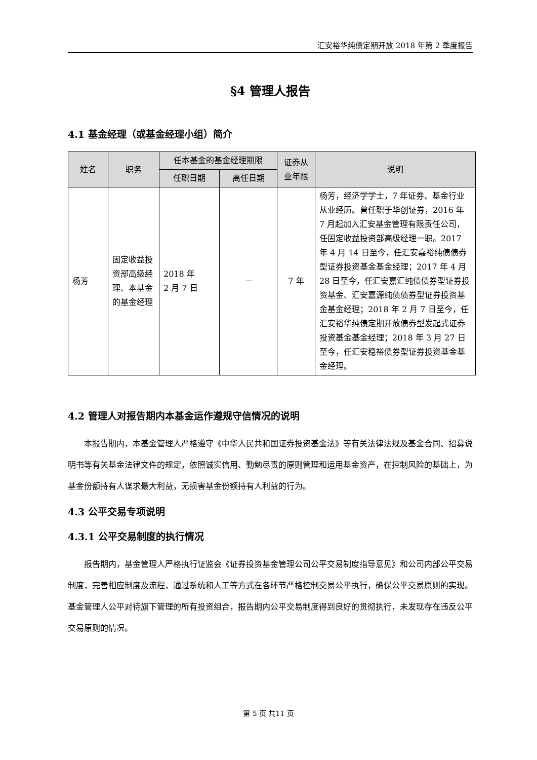汇安裕华纯债定期开放 2018 年第 2 季度报告
§4 管理人报告
4.1 基金经理（或基金经理小组）简介
| 姓名 | 职务 | 任本基金的基金经理期限 | | 证券从业年限 | 说明 |
| --- | --- | --- | --- | --- | --- |
| | | 任职日期 | 离任日期 | | |
| 杨芳 | 固定收益投资部高级经理、本基金的基金经理 | 2018 年 2 月 7 日 | － | 7 年 | 杨芳，经济学学士，7 年证券、基金行业从业经历。曾任职于华创证券，2016 年 7 月起加入汇安基金管理有限责任公司，任固定收益投资部高级经理一职。2017 年 4 月 14 日至今，任汇安嘉裕纯债债券型证券投资基金基金经理；2017 年 4 月 28 日至今，任汇安嘉汇纯债债券型证券投资基金、汇安嘉源纯债债券型证券投资基金基金经理；2018 年 2 月 7 日至今，任汇安裕华纯债定期开放债券型发起式证券投资基金基金经理；2018 年 3 月 27 日至今，任汇安稳裕债券型证券投资基金基金经理。 |
4.2 管理人对报告期内本基金运作遵规守信情况的说明
本报告期内，本基金管理人严格遵守《中华人民共和国证券投资基金法》等有关法律法规及基金合同、招募说明书等有关基金法律文件的规定，依照诚实信用、勤勉尽责的原则管理和运用基金资产，在控制风险的基础上，为基金份额持有人谋求最大利益，无损害基金份额持有人利益的行为。
4.3 公平交易专项说明
4.3.1 公平交易制度的执行情况
报告期内，基金管理人严格执行证监会《证券投资基金管理公司公平交易制度指导意见》和公司内部公平交易制度，完善相应制度及流程，通过系统和人工等方式在各环节严格控制交易公平执行，确保公平交易原则的实现。基金管理人公平对待旗下管理的所有投资组合，报告期内公平交易制度得到良好的贯彻执行，未发现存在违反公平交易原则的情况。
第 5 页 共11 页